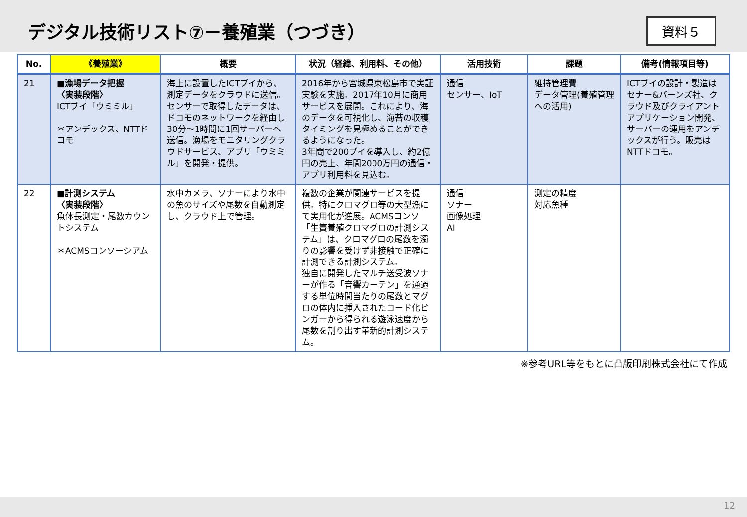デジタル技術リスト⑦－養殖業（つづき）
資料５
| No. | 《養殖業》 | 概要 | 状況（経緯、利用料、その他） | 活用技術 | 課題 | 備考(情報項目等) |
| --- | --- | --- | --- | --- | --- | --- |
| 21 | ■漁場データ把握 〈実装段階〉 ICTブイ「ウミミル」 ＊アンデックス、NTTドコモ | 海上に設置したICTブイから、測定データをクラウドに送信。センサーで取得したデータは、ドコモのネットワークを経由し30分～1時間に1回サーバーへ送信。漁場をモニタリングクラウドサービス、アプリ「ウミミル」を開発・提供。 | 2016年から宮城県東松島市で実証実験を実施。2017年10月に商用サービスを展開。これにより、海のデータを可視化し、海苔の収穫タイミングを見極めることができるようになった。 3年間で200ブイを導入し、約2億円の売上、年間2000万円の通信・アプリ利用料を見込む。 | 通信 センサー、IoT | 維持管理費 データ管理(養殖管理への活用) | ICTブイの設計・製造はセナー&バーンズ社、クラウド及びクライアントアプリケーション開発、サーバーの運用をアンデックスが行う。販売はNTTドコモ。 |
| 22 | ■計測システム 〈実装段階〉 魚体長測定・尾数カウントシステム ＊ACMSコンソーシアム | 水中カメラ、ソナーにより水中の魚のサイズや尾数を自動測定し、クラウド上で管理。 | 複数の企業が関連サービスを提供。特にクロマグロ等の大型漁にて実用化が進展。ACMSコンソ「生簀養殖クロマグロの計測システム」は、クロマグロの尾数を濁りの影響を受けず非接触で正確に計測できる計測システム。 独自に開発したマルチ送受波ソナーが作る「音響カーテン」を通過する単位時間当たりの尾数とマグロの体内に挿入されたコード化ピンガーから得られる遊泳速度から尾数を割り出す革新的計測システム。 | 通信 ソナー 画像処理 AI | 測定の精度 対応魚種 | |
※参考URL等をもとに凸版印刷株式会社にて作成
12